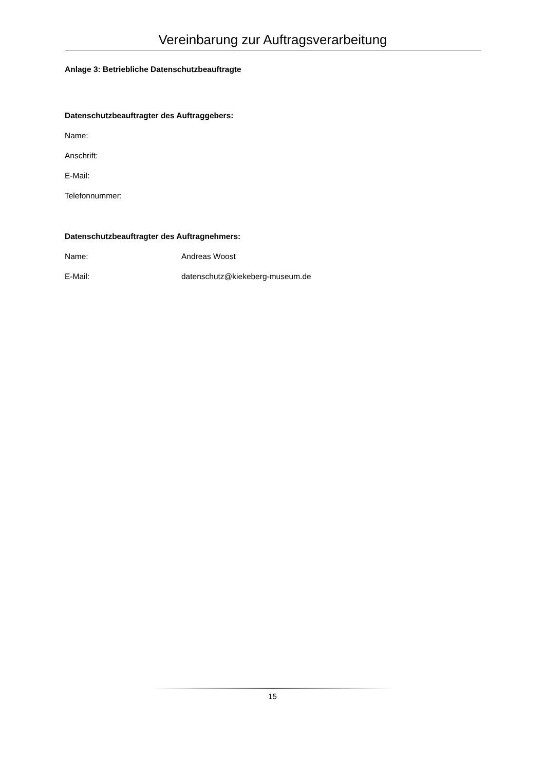Vereinbarung zur Auftragsverarbeitung
Anlage 3: Betriebliche Datenschutzbeauftragte
Datenschutzbeauftragter des Auftraggebers:
Name:
Anschrift:
E-Mail:
Telefonnummer:
Datenschutzbeauftragter des Auftragnehmers:
Name: Andreas Woost
E-Mail: datenschutz@kiekeberg-museum.de
15